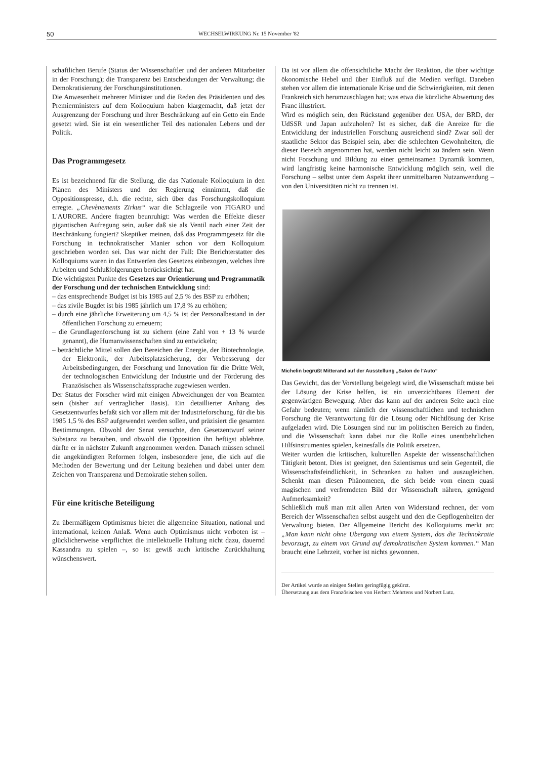50 WECHSELWIRKUNG Nr. 15 November '82
schaftlichen Berufe (Status der Wissenschaftler und der anderen Mitarbeiter in der Forschung); die Transparenz bei Entscheidungen der Verwaltung; die Demokratisierung der Forschungsinstitutionen.
Die Anwesenheit mehrerer Minister und die Reden des Präsidenten und des Premierministers auf dem Kolloquium haben klargemacht, daß jetzt der Ausgrenzung der Forschung und ihrer Beschränkung auf ein Getto ein Ende gesetzt wird. Sie ist ein wesentlicher Teil des nationalen Lebens und der Politik.
Das Programmgesetz
Es ist bezeichnend für die Stellung, die das Nationale Kolloquium in den Plänen des Ministers und der Regierung einnimmt, daß die Oppositionspresse, d.h. die rechte, sich über das Forschungskolloquium erregte. „Chevènements Zirkus“ war die Schlagzeile von FIGARO und L'AURORE. Andere fragten beunruhigt: Was werden die Effekte dieser gigantischen Aufregung sein, außer daß sie als Ventil nach einer Zeit der Beschränkung fungiert? Skeptiker meinen, daß das Programmgesetz für die Forschung in technokratischer Manier schon vor dem Kolloquium geschrieben worden sei. Das war nicht der Fall: Die Berichterstatter des Kolloquiums waren in das Entwerfen des Gesetzes einbezogen, welches ihre Arbeiten und Schlußfolgerungen berücksichtigt hat.
Die wichtigsten Punkte des Gesetzes zur Orientierung und Programmatik der Forschung und der technischen Entwicklung sind:
– das entsprechende Budget ist bis 1985 auf 2,5 % des BSP zu erhöhen;
– das zivile Bugdet ist bis 1985 jährlich um 17,8 % zu erhöhen;
– durch eine jährliche Erweiterung um 4,5 % ist der Personalbestand in der öffentlichen Forschung zu erneuern;
– die Grundlagenforschung ist zu sichern (eine Zahl von + 13 % wurde genannt), die Humanwissenschaften sind zu entwickeln;
– beträchtliche Mittel sollen den Bereichen der Energie, der Biotechnologie, der Elektronik, der Arbeitsplatzsicherung, der Verbesserung der Arbeitsbedingungen, der Forschung und Innovation für die Dritte Welt, der technologischen Entwicklung der Industrie und der Förderung des Französischen als Wissenschaftssprache zugewiesen werden.
Der Status der Forscher wird mit einigen Abweichungen der von Beamten sein (bisher auf vertraglicher Basis). Ein detaillierter Anhang des Gesetzentwurfes befaßt sich vor allem mit der Industrieforschung, für die bis 1985 1,5 % des BSP aufgewendet werden sollen, und präzisiert die gesamten Bestimmungen. Obwohl der Senat versuchte, den Gesetzentwurf seiner Substanz zu berauben, und obwohl die Opposition ihn heftigst ablehnte, dürfte er in nächster Zukunft angenommen werden. Danach müssen schnell die angekündigten Reformen folgen, insbesondere jene, die sich auf die Methoden der Bewertung und der Leitung beziehen und dabei unter dem Zeichen von Transparenz und Demokratie stehen sollen.
Für eine kritische Beteiligung
Zu übermäßigem Optimismus bietet die allgemeine Situation, national und international, keinen Anlaß. Wenn auch Optimismus nicht verboten ist – glücklicherweise verpflichtet die intellektuelle Haltung nicht dazu, dauernd Kassandra zu spielen –, so ist gewiß auch kritische Zurückhaltung wünschenswert.
Da ist vor allem die offensichtliche Macht der Reaktion, die über wichtige ökonomische Hebel und über Einfluß auf die Medien verfügt. Daneben stehen vor allem die internationale Krise und die Schwierigkeiten, mit denen Frankreich sich herumzuschlagen hat; was etwa die kürzliche Abwertung des Franc illustriert.
Wird es möglich sein, den Rückstand gegenüber den USA, der BRD, der UdSSR und Japan aufzuholen? Ist es sicher, daß die Anreize für die Entwicklung der industriellen Forschung ausreichend sind? Zwar soll der staatliche Sektor das Beispiel sein, aber die schlechten Gewohnheiten, die dieser Bereich angenommen hat, werden nicht leicht zu ändern sein. Wenn nicht Forschung und Bildung zu einer gemeinsamen Dynamik kommen, wird langfristig keine harmonische Entwicklung möglich sein, weil die Forschung – selbst unter dem Aspekt ihrer unmittelbaren Nutzanwendung – von den Universitäten nicht zu trennen ist.
Michelin begrüßt Mitterand auf der Ausstellung „Salon de l'Auto“
Das Gewicht, das der Vorstellung beigelegt wird, die Wissenschaft müsse bei der Lösung der Krise helfen, ist ein unverzichtbares Element der gegenwärtigen Bewegung. Aber das kann auf der anderen Seite auch eine Gefahr bedeuten; wenn nämlich der wissenschaftlichen und technischen Forschung die Verantwortung für die Lösung oder Nichtlösung der Krise aufgeladen wird. Die Lösungen sind nur im politischen Bereich zu finden, und die Wissenschaft kann dabei nur die Rolle eines unentbehrlichen Hilfsinstrumentes spielen, keinesfalls die Politik ersetzen.
Weiter wurden die kritischen, kulturellen Aspekte der wissenschaftlichen Tätigkeit betont. Dies ist geeignet, den Szientismus und sein Gegenteil, die Wissenschaftsfeindlichkeit, in Schranken zu halten und auszugleichen. Schenkt man diesen Phänomenen, die sich beide vom einem quasi magischen und verfremdeten Bild der Wissenschaft nähren, genügend Aufmerksamkeit?
Schließlich muß man mit allen Arten von Widerstand rechnen, der vom Bereich der Wissenschaften selbst ausgeht und den die Gepflogenheiten der Verwaltung bieten. Der Allgemeine Bericht des Kolloquiums merkt an: „Man kann nicht ohne Übergang von einem System, das die Technokratie bevorzugt, zu einem von Grund auf demokratischen System kommen.“ Man braucht eine Lehrzeit, vorher ist nichts gewonnen.
Der Artikel wurde an einigen Stellen geringfügig gekürzt.
Übersetzung aus dem Französischen von Herbert Mehrtens und Norbert Lutz.